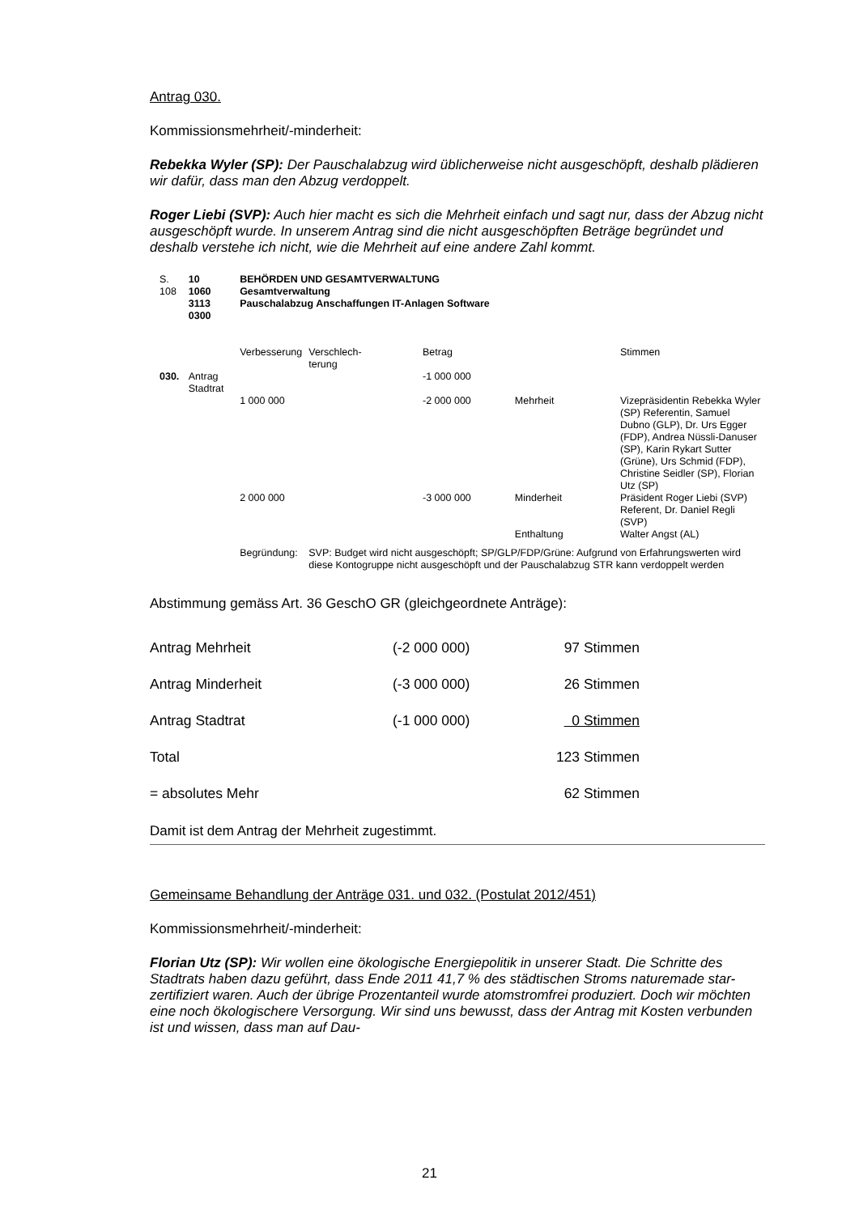Antrag 030.
Kommissionsmehrheit/-minderheit:
Rebekka Wyler (SP): Der Pauschalabzug wird üblicherweise nicht ausgeschöpft, deshalb plädieren wir dafür, dass man den Abzug verdoppelt.
Roger Liebi (SVP): Auch hier macht es sich die Mehrheit einfach und sagt nur, dass der Abzug nicht ausgeschöpft wurde. In unserem Antrag sind die nicht ausgeschöpften Beträge begründet und deshalb verstehe ich nicht, wie die Mehrheit auf eine andere Zahl kommt.
| S. 108 | 10 1060 3113 0300 | | BEHÖRDEN UND GESAMTVERWALTUNG Gesamtverwaltung Pauschalabzug Anschaffungen IT-Anlagen Software | | | | |
| | | | Verbesserung | Verschlech- terung | Betrag | | Stimmen |
| 030. | Antrag Stadtrat | | | | -1 000 000 | | |
| | | | 1 000 000 | | -2 000 000 | Mehrheit | Vizepräsidentin Rebekka Wyler (SP) Referentin, Samuel Dubno (GLP), Dr. Urs Egger (FDP), Andrea Nüssli-Danuser (SP), Karin Rykart Sutter (Grüne), Urs Schmid (FDP), Christine Seidler (SP), Florian Utz (SP) |
| | | | 2 000 000 | | -3 000 000 | Minderheit | Präsident Roger Liebi (SVP) Referent, Dr. Daniel Regli (SVP) |
| | | | | | | Enthaltung | Walter Angst (AL) |
| | | | Begründung: | SVP: Budget wird nicht ausgeschöpft; SP/GLP/FDP/Grüne: Aufgrund von Erfahrungswerten wird diese Kontogruppe nicht ausgeschöpft und der Pauschalabzug STR kann verdoppelt werden | | | |
Abstimmung gemäss Art. 36 GeschO GR (gleichgeordnete Anträge):
| Antrag Mehrheit | (-2 000 000) | 97 Stimmen |
| Antrag Minderheit | (-3 000 000) | 26 Stimmen |
| Antrag Stadtrat | (-1 000 000) | 0 Stimmen |
| Total | | 123 Stimmen |
| = absolutes Mehr | | 62 Stimmen |
Damit ist dem Antrag der Mehrheit zugestimmt.
Gemeinsame Behandlung der Anträge 031. und 032. (Postulat 2012/451)
Kommissionsmehrheit/-minderheit:
Florian Utz (SP): Wir wollen eine ökologische Energiepolitik in unserer Stadt. Die Schritte des Stadtrats haben dazu geführt, dass Ende 2011 41,7 % des städtischen Stroms naturemade star-zertifiziert waren. Auch der übrige Prozentanteil wurde atomstromfrei produziert. Doch wir möchten eine noch ökologischere Versorgung. Wir sind uns bewusst, dass der Antrag mit Kosten verbunden ist und wissen, dass man auf Dau-
21